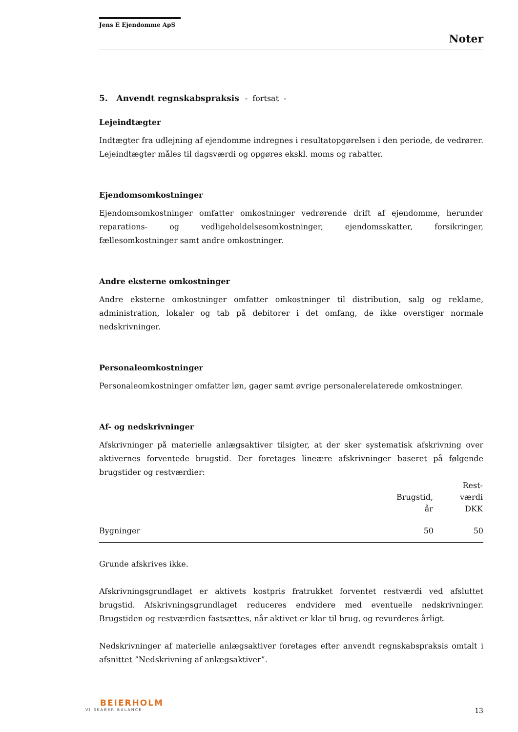Jens E Ejendomme ApS
Noter
5. Anvendt regnskabspraksis - fortsat -
Lejeindtægter
Indtægter fra udlejning af ejendomme indregnes i resultatopgørelsen i den periode, de vedrører. Lejeindtægter måles til dagsværdi og opgøres ekskl. moms og rabatter.
Ejendomsomkostninger
Ejendomsomkostninger omfatter omkostninger vedrørende drift af ejendomme, herunder reparations- og vedligeholdelsesomkostninger, ejendomsskatter, forsikringer, fællesomkostninger samt andre omkostninger.
Andre eksterne omkostninger
Andre eksterne omkostninger omfatter omkostninger til distribution, salg og reklame, administration, lokaler og tab på debitorer i det omfang, de ikke overstiger normale nedskrivninger.
Personaleomkostninger
Personaleomkostninger omfatter løn, gager samt øvrige personalerelaterede omkostninger.
Af- og nedskrivninger
Afskrivninger på materielle anlægsaktiver tilsigter, at der sker systematisk afskrivning over aktivernes forventede brugstid. Der foretages lineære afskrivninger baseret på følgende brugstider og restværdier:
| | Brugstid, år | Rest- værdi DKK |
| --- | --- | --- |
| Bygninger | 50 | 50 |
Grunde afskrives ikke.
Afskrivningsgrundlaget er aktivets kostpris fratrukket forventet restværdi ved afsluttet brugstid. Afskrivningsgrundlaget reduceres endvidere med eventuelle nedskrivninger. Brugstiden og restværdien fastsættes, når aktivet er klar til brug, og revurderes årligt.
Nedskrivninger af materielle anlægsaktiver foretages efter anvendt regnskabspraksis omtalt i afsnittet ”Nedskrivning af anlægsaktiver”.
BEIERHOLM
VI SKABER BALANCE
13